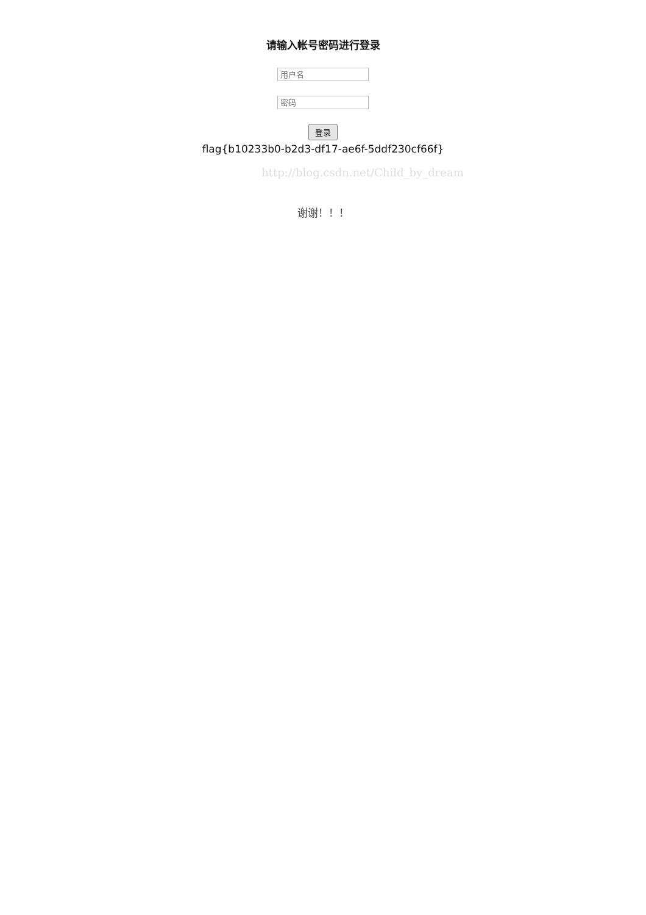请输入帐号密码进行登录
用户名
密码
登录
flag{b10233b0-b2d3-df17-ae6f-5ddf230cf66f}
http://blog.csdn.net/Child_by_dream
谢谢！！！